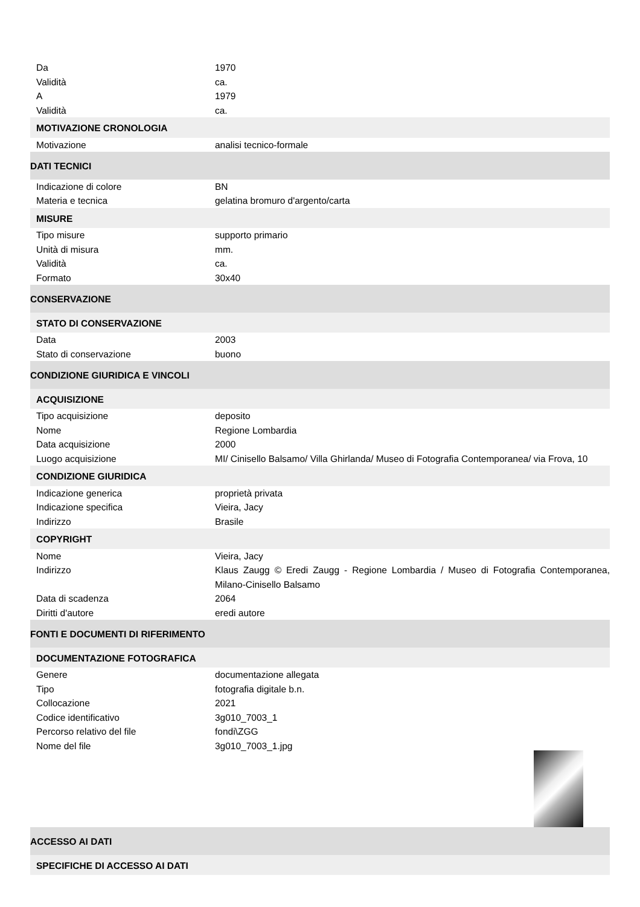| Da | 1970 |
| Validità | ca. |
| A | 1979 |
| Validità | ca. |
| MOTIVAZIONE CRONOLOGIA | |
| Motivazione | analisi tecnico-formale |
| DATI TECNICI | |
| Indicazione di colore | BN |
| Materia e tecnica | gelatina bromuro d'argento/carta |
| MISURE | |
| Tipo misure | supporto primario |
| Unità di misura | mm. |
| Validità | ca. |
| Formato | 30x40 |
| CONSERVAZIONE | |
| STATO DI CONSERVAZIONE | |
| Data | 2003 |
| Stato di conservazione | buono |
| CONDIZIONE GIURIDICA E VINCOLI | |
| ACQUISIZIONE | |
| Tipo acquisizione | deposito |
| Nome | Regione Lombardia |
| Data acquisizione | 2000 |
| Luogo acquisizione | MI/ Cinisello Balsamo/ Villa Ghirlanda/ Museo di Fotografia Contemporanea/ via Frova, 10 |
| CONDIZIONE GIURIDICA | |
| Indicazione generica | proprietà privata |
| Indicazione specifica | Vieira, Jacy |
| Indirizzo | Brasile |
| COPYRIGHT | |
| Nome | Vieira, Jacy |
| Indirizzo | Klaus Zaugg © Eredi Zaugg - Regione Lombardia / Museo di Fotografia Contemporanea, Milano-Cinisello Balsamo |
| Data di scadenza | 2064 |
| Diritti d'autore | eredi autore |
| FONTI E DOCUMENTI DI RIFERIMENTO | |
| DOCUMENTAZIONE FOTOGRAFICA | |
| Genere | documentazione allegata |
| Tipo | fotografia digitale b.n. |
| Collocazione | 2021 |
| Codice identificativo | 3g010_7003_1 |
| Percorso relativo del file | fondi\ZGG |
| Nome del file | 3g010_7003_1.jpg |
| ACCESSO AI DATI | |
| SPECIFICHE DI ACCESSO AI DATI | |